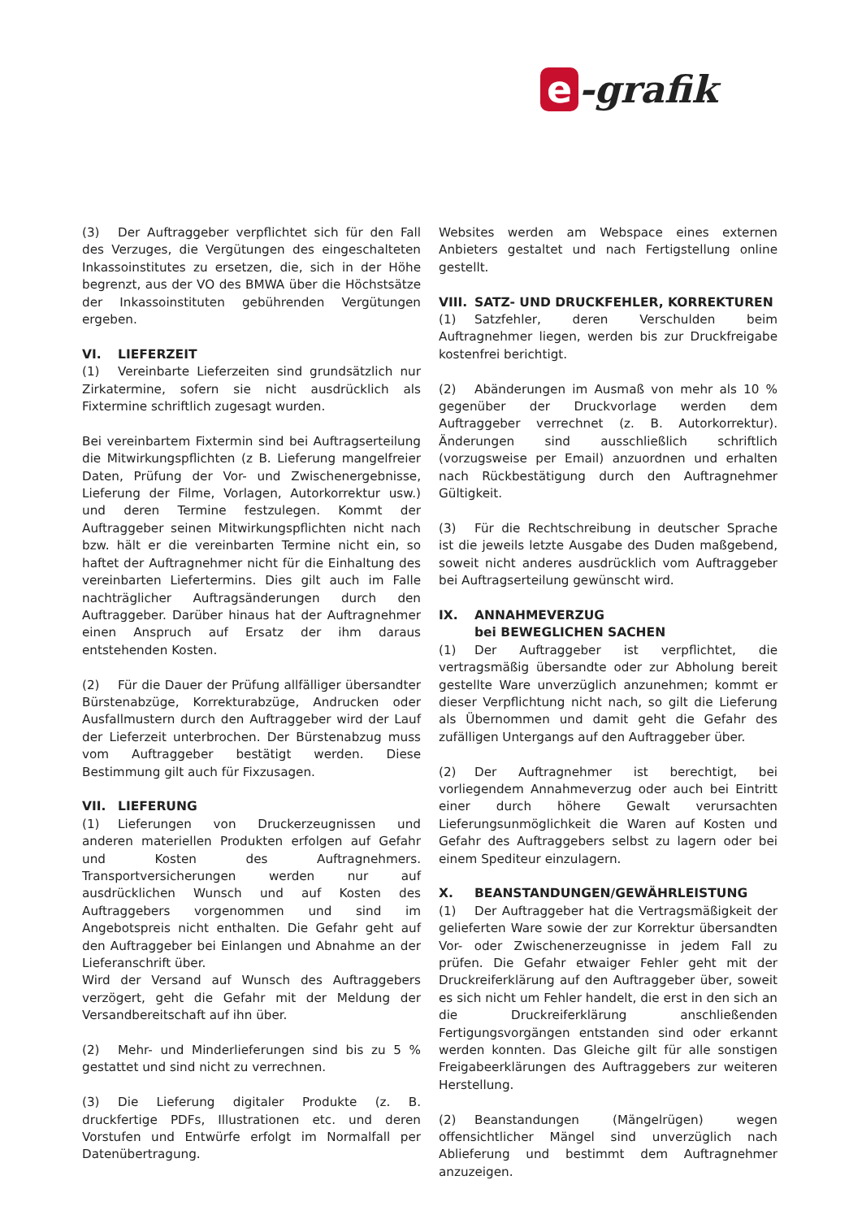e -grafik
(3) Der Auftraggeber verpflichtet sich für den Fall des Verzuges, die Vergütungen des eingeschalteten Inkassoinstitutes zu ersetzen, die, sich in der Höhe begrenzt, aus der VO des BMWA über die Höchstsätze der Inkassoinstituten gebührenden Vergütungen ergeben.
VI. LIEFERZEIT
(1) Vereinbarte Lieferzeiten sind grundsätzlich nur Zirkatermine, sofern sie nicht ausdrücklich als Fixtermine schriftlich zugesagt wurden.
Bei vereinbartem Fixtermin sind bei Auftragserteilung die Mitwirkungspflichten (z B. Lieferung mangelfreier Daten, Prüfung der Vor- und Zwischenergebnisse, Lieferung der Filme, Vorlagen, Autorkorrektur usw.) und deren Termine festzulegen. Kommt der Auftraggeber seinen Mitwirkungspflichten nicht nach bzw. hält er die vereinbarten Termine nicht ein, so haftet der Auftragnehmer nicht für die Einhaltung des vereinbarten Liefertermins. Dies gilt auch im Falle nachträglicher Auftragsänderungen durch den Auftraggeber. Darüber hinaus hat der Auftragnehmer einen Anspruch auf Ersatz der ihm daraus entstehenden Kosten.
(2) Für die Dauer der Prüfung allfälliger übersandter Bürstenabzüge, Korrekturabzüge, Andrucken oder Ausfallmustern durch den Auftraggeber wird der Lauf der Lieferzeit unterbrochen. Der Bürstenabzug muss vom Auftraggeber bestätigt werden. Diese Bestimmung gilt auch für Fixzusagen.
VII. LIEFERUNG
(1) Lieferungen von Druckerzeugnissen und anderen materiellen Produkten erfolgen auf Gefahr und Kosten des Auftragnehmers. Transportversicherungen werden nur auf ausdrücklichen Wunsch und auf Kosten des Auftraggebers vorgenommen und sind im Angebotspreis nicht enthalten. Die Gefahr geht auf den Auftraggeber bei Einlangen und Abnahme an der Lieferanschrift über.
Wird der Versand auf Wunsch des Auftraggebers verzögert, geht die Gefahr mit der Meldung der Versandbereitschaft auf ihn über.
(2) Mehr- und Minderlieferungen sind bis zu 5 % gestattet und sind nicht zu verrechnen.
(3) Die Lieferung digitaler Produkte (z. B. druckfertige PDFs, Illustrationen etc. und deren Vorstufen und Entwürfe erfolgt im Normalfall per Datenübertragung.
Websites werden am Webspace eines externen Anbieters gestaltet und nach Fertigstellung online gestellt.
VIII. SATZ- UND DRUCKFEHLER, KORREKTUREN
(1) Satzfehler, deren Verschulden beim Auftragnehmer liegen, werden bis zur Druckfreigabe kostenfrei berichtigt.
(2) Abänderungen im Ausmaß von mehr als 10 % gegenüber der Druckvorlage werden dem Auftraggeber verrechnet (z. B. Autorkorrektur). Änderungen sind ausschließlich schriftlich (vorzugsweise per Email) anzuordnen und erhalten nach Rückbestätigung durch den Auftragnehmer Gültigkeit.
(3) Für die Rechtschreibung in deutscher Sprache ist die jeweils letzte Ausgabe des Duden maßgebend, soweit nicht anderes ausdrücklich vom Auftraggeber bei Auftragserteilung gewünscht wird.
IX. ANNAHMEVERZUG
bei BEWEGLICHEN SACHEN
(1) Der Auftraggeber ist verpflichtet, die vertragsmäßig übersandte oder zur Abholung bereit gestellte Ware unverzüglich anzunehmen; kommt er dieser Verpflichtung nicht nach, so gilt die Lieferung als Übernommen und damit geht die Gefahr des zufälligen Untergangs auf den Auftraggeber über.
(2) Der Auftragnehmer ist berechtigt, bei vorliegendem Annahmeverzug oder auch bei Eintritt einer durch höhere Gewalt verursachten Lieferungsunmöglichkeit die Waren auf Kosten und Gefahr des Auftraggebers selbst zu lagern oder bei einem Spediteur einzulagern.
X. BEANSTANDUNGEN/GEWÄHRLEISTUNG
(1) Der Auftraggeber hat die Vertragsmäßigkeit der gelieferten Ware sowie der zur Korrektur übersandten Vor- oder Zwischenerzeugnisse in jedem Fall zu prüfen. Die Gefahr etwaiger Fehler geht mit der Druckreiferklärung auf den Auftraggeber über, soweit es sich nicht um Fehler handelt, die erst in den sich an die Druckreiferklärung anschließenden Fertigungsvorgängen entstanden sind oder erkannt werden konnten. Das Gleiche gilt für alle sonstigen Freigabeerklärungen des Auftraggebers zur weiteren Herstellung.
(2) Beanstandungen (Mängelrügen) wegen offensichtlicher Mängel sind unverzüglich nach Ablieferung und bestimmt dem Auftragnehmer anzuzeigen.